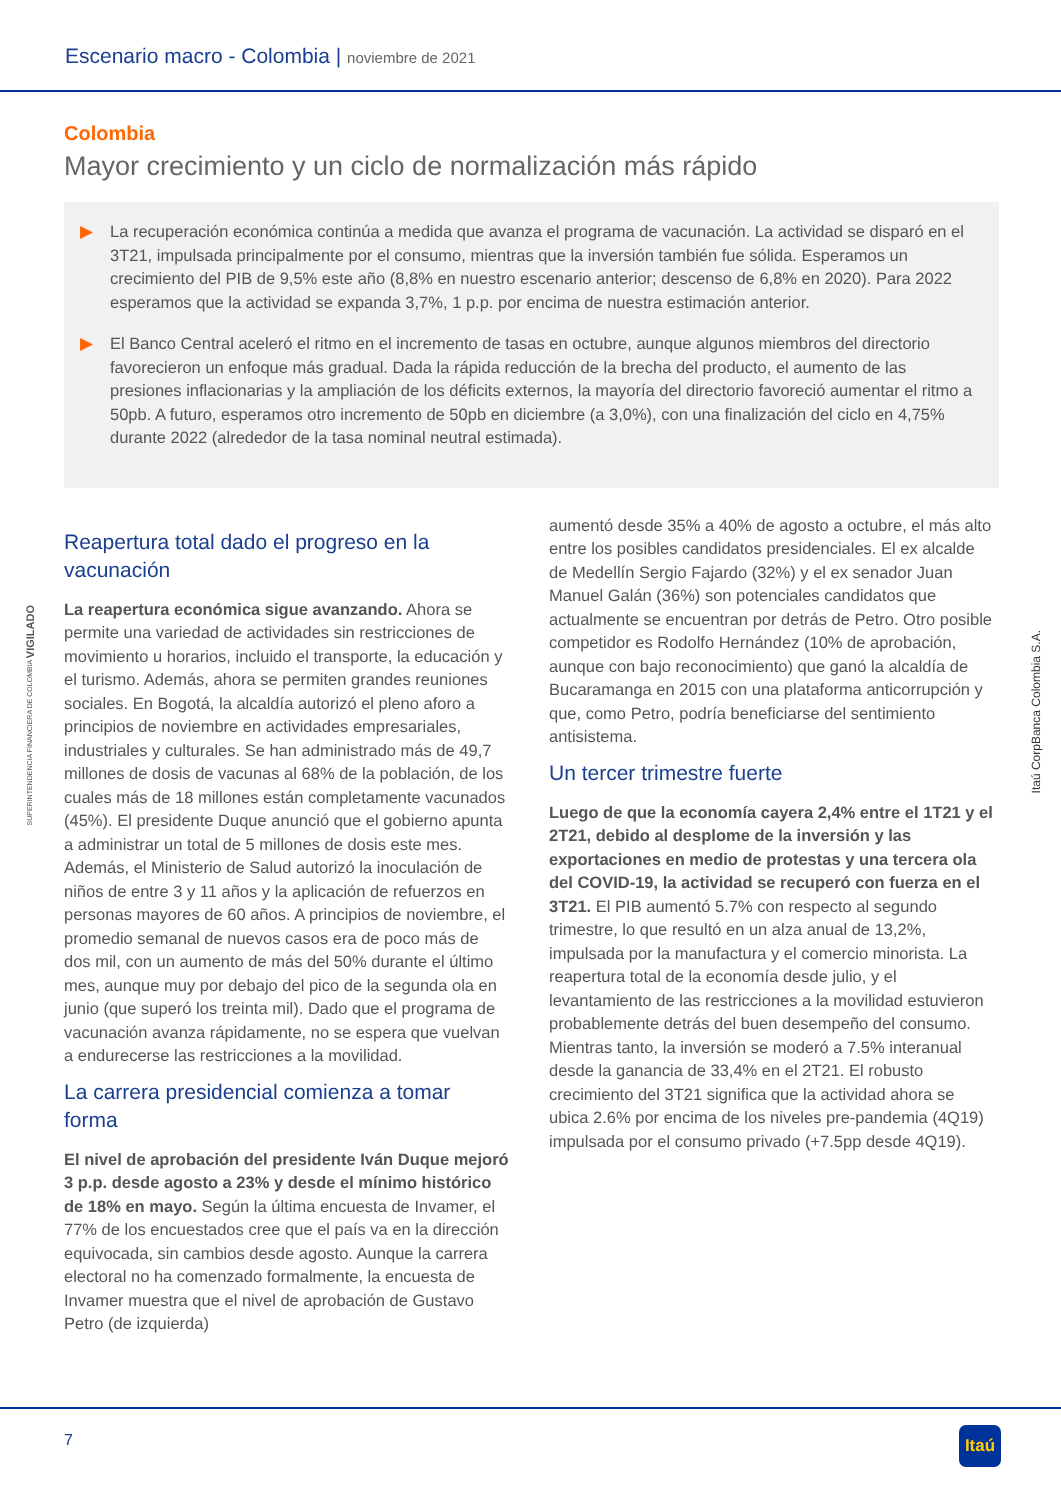Escenario macro - Colombia | noviembre de 2021
SUPERINTENDENCIA FINANCIERA DE COLOMBIA VIGILADO
Itaú CorpBanca Colombia S.A.
Colombia
Mayor crecimiento y un ciclo de normalización más rápido
▶ La recuperación económica continúa a medida que avanza el programa de vacunación. La actividad se disparó en el 3T21, impulsada principalmente por el consumo, mientras que la inversión también fue sólida. Esperamos un crecimiento del PIB de 9,5% este año (8,8% en nuestro escenario anterior; descenso de 6,8% en 2020). Para 2022 esperamos que la actividad se expanda 3,7%, 1 p.p. por encima de nuestra estimación anterior.
▶ El Banco Central aceleró el ritmo en el incremento de tasas en octubre, aunque algunos miembros del directorio favorecieron un enfoque más gradual. Dada la rápida reducción de la brecha del producto, el aumento de las presiones inflacionarias y la ampliación de los déficits externos, la mayoría del directorio favoreció aumentar el ritmo a 50pb. A futuro, esperamos otro incremento de 50pb en diciembre (a 3,0%), con una finalización del ciclo en 4,75% durante 2022 (alrededor de la tasa nominal neutral estimada).
Reapertura total dado el progreso en la vacunación
La reapertura económica sigue avanzando. Ahora se permite una variedad de actividades sin restricciones de movimiento u horarios, incluido el transporte, la educación y el turismo. Además, ahora se permiten grandes reuniones sociales. En Bogotá, la alcaldía autorizó el pleno aforo a principios de noviembre en actividades empresariales, industriales y culturales. Se han administrado más de 49,7 millones de dosis de vacunas al 68% de la población, de los cuales más de 18 millones están completamente vacunados (45%). El presidente Duque anunció que el gobierno apunta a administrar un total de 5 millones de dosis este mes. Además, el Ministerio de Salud autorizó la inoculación de niños de entre 3 y 11 años y la aplicación de refuerzos en personas mayores de 60 años. A principios de noviembre, el promedio semanal de nuevos casos era de poco más de dos mil, con un aumento de más del 50% durante el último mes, aunque muy por debajo del pico de la segunda ola en junio (que superó los treinta mil). Dado que el programa de vacunación avanza rápidamente, no se espera que vuelvan a endurecerse las restricciones a la movilidad.
La carrera presidencial comienza a tomar forma
El nivel de aprobación del presidente Iván Duque mejoró 3 p.p. desde agosto a 23% y desde el mínimo histórico de 18% en mayo. Según la última encuesta de Invamer, el 77% de los encuestados cree que el país va en la dirección equivocada, sin cambios desde agosto. Aunque la carrera electoral no ha comenzado formalmente, la encuesta de Invamer muestra que el nivel de aprobación de Gustavo Petro (de izquierda)
aumentó desde 35% a 40% de agosto a octubre, el más alto entre los posibles candidatos presidenciales. El ex alcalde de Medellín Sergio Fajardo (32%) y el ex senador Juan Manuel Galán (36%) son potenciales candidatos que actualmente se encuentran por detrás de Petro. Otro posible competidor es Rodolfo Hernández (10% de aprobación, aunque con bajo reconocimiento) que ganó la alcaldía de Bucaramanga en 2015 con una plataforma anticorrupción y que, como Petro, podría beneficiarse del sentimiento antisistema.
Un tercer trimestre fuerte
Luego de que la economía cayera 2,4% entre el 1T21 y el 2T21, debido al desplome de la inversión y las exportaciones en medio de protestas y una tercera ola del COVID-19, la actividad se recuperó con fuerza en el 3T21. El PIB aumentó 5.7% con respecto al segundo trimestre, lo que resultó en un alza anual de 13,2%, impulsada por la manufactura y el comercio minorista. La reapertura total de la economía desde julio, y el levantamiento de las restricciones a la movilidad estuvieron probablemente detrás del buen desempeño del consumo. Mientras tanto, la inversión se moderó a 7.5% interanual desde la ganancia de 33,4% en el 2T21. El robusto crecimiento del 3T21 significa que la actividad ahora se ubica 2.6% por encima de los niveles pre-pandemia (4Q19) impulsada por el consumo privado (+7.5pp desde 4Q19).
7
Itaú